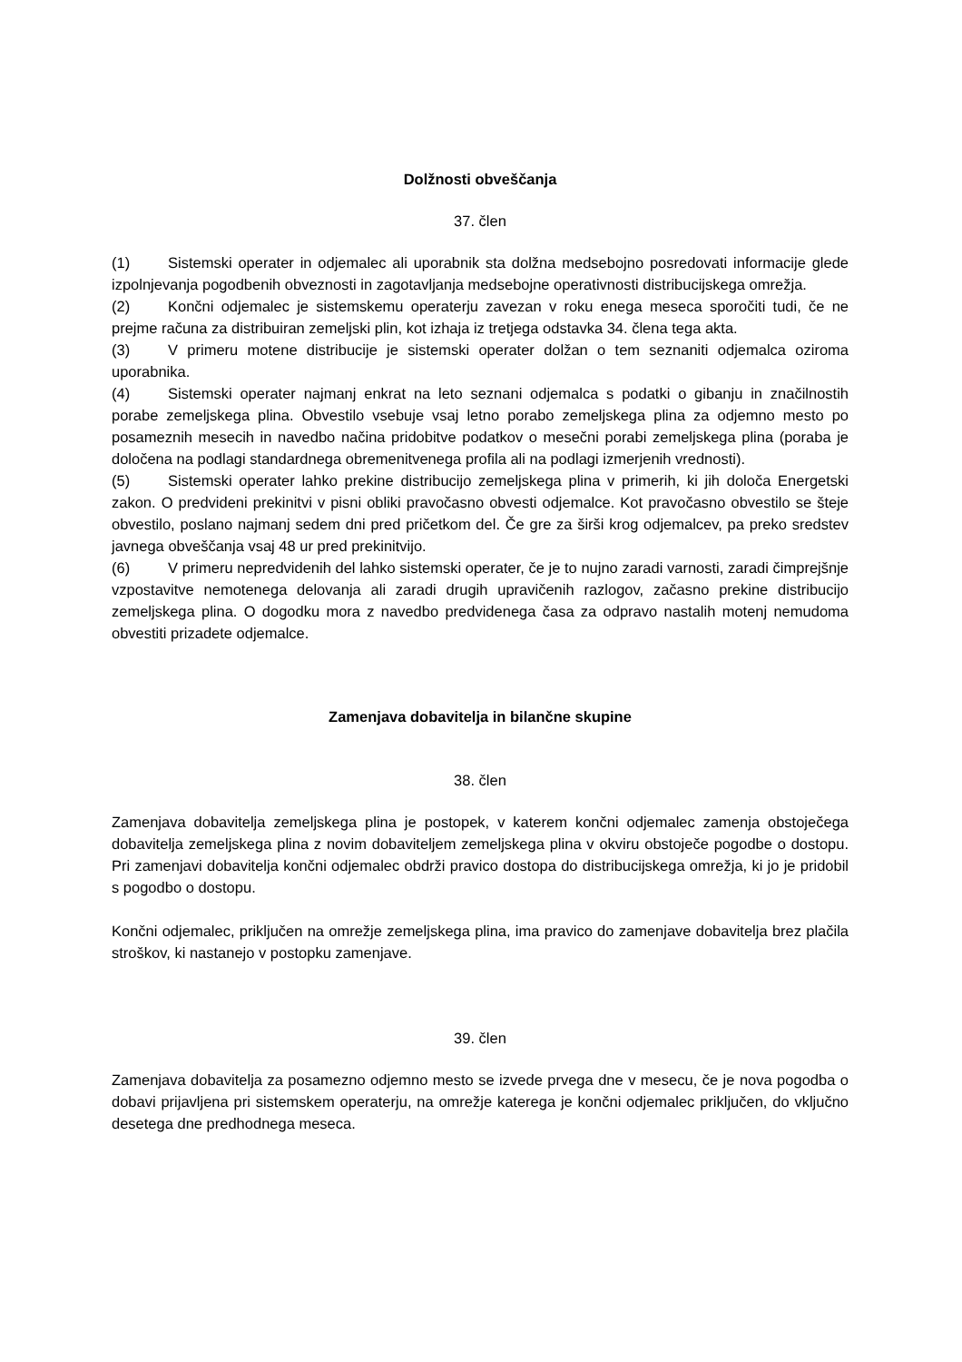Dolžnosti obveščanja
37. člen
(1) Sistemski operater in odjemalec ali uporabnik sta dolžna medsebojno posredovati informacije glede izpolnjevanja pogodbenih obveznosti in zagotavljanja medsebojne operativnosti distribucijskega omrežja.
(2) Končni odjemalec je sistemskemu operaterju zavezan v roku enega meseca sporočiti tudi, če ne prejme računa za distribuiran zemeljski plin, kot izhaja iz tretjega odstavka 34. člena tega akta.
(3) V primeru motene distribucije je sistemski operater dolžan o tem seznaniti odjemalca oziroma uporabnika.
(4) Sistemski operater najmanj enkrat na leto seznani odjemalca s podatki o gibanju in značilnostih porabe zemeljskega plina. Obvestilo vsebuje vsaj letno porabo zemeljskega plina za odjemno mesto po posameznih mesecih in navedbo načina pridobitve podatkov o mesečni porabi zemeljskega plina (poraba je določena na podlagi standardnega obremenitvenega profila ali na podlagi izmerjenih vrednosti).
(5) Sistemski operater lahko prekine distribucijo zemeljskega plina v primerih, ki jih določa Energetski zakon. O predvideni prekinitvi v pisni obliki pravočasno obvesti odjemalce. Kot pravočasno obvestilo se šteje obvestilo, poslano najmanj sedem dni pred pričetkom del. Če gre za širši krog odjemalcev, pa preko sredstev javnega obveščanja vsaj 48 ur pred prekinitvijo.
(6) V primeru nepredvidenih del lahko sistemski operater, če je to nujno zaradi varnosti, zaradi čimprejšnje vzpostavitve nemotenega delovanja ali zaradi drugih upravičenih razlogov, začasno prekine distribucijo zemeljskega plina. O dogodku mora z navedbo predvidenega časa za odpravo nastalih motenj nemudoma obvestiti prizadete odjemalce.
Zamenjava dobavitelja in bilančne skupine
38. člen
Zamenjava dobavitelja zemeljskega plina je postopek, v katerem končni odjemalec zamenja obstoječega dobavitelja zemeljskega plina z novim dobaviteljem zemeljskega plina v okviru obstoječe pogodbe o dostopu. Pri zamenjavi dobavitelja končni odjemalec obdrži pravico dostopa do distribucijskega omrežja, ki jo je pridobil s pogodbo o dostopu.
Končni odjemalec, priključen na omrežje zemeljskega plina, ima pravico do zamenjave dobavitelja brez plačila stroškov, ki nastanejo v postopku zamenjave.
39. člen
Zamenjava dobavitelja za posamezno odjemno mesto se izvede prvega dne v mesecu, če je nova pogodba o dobavi prijavljena pri sistemskem operaterju, na omrežje katerega je končni odjemalec priključen, do vključno desetega dne predhodnega meseca.